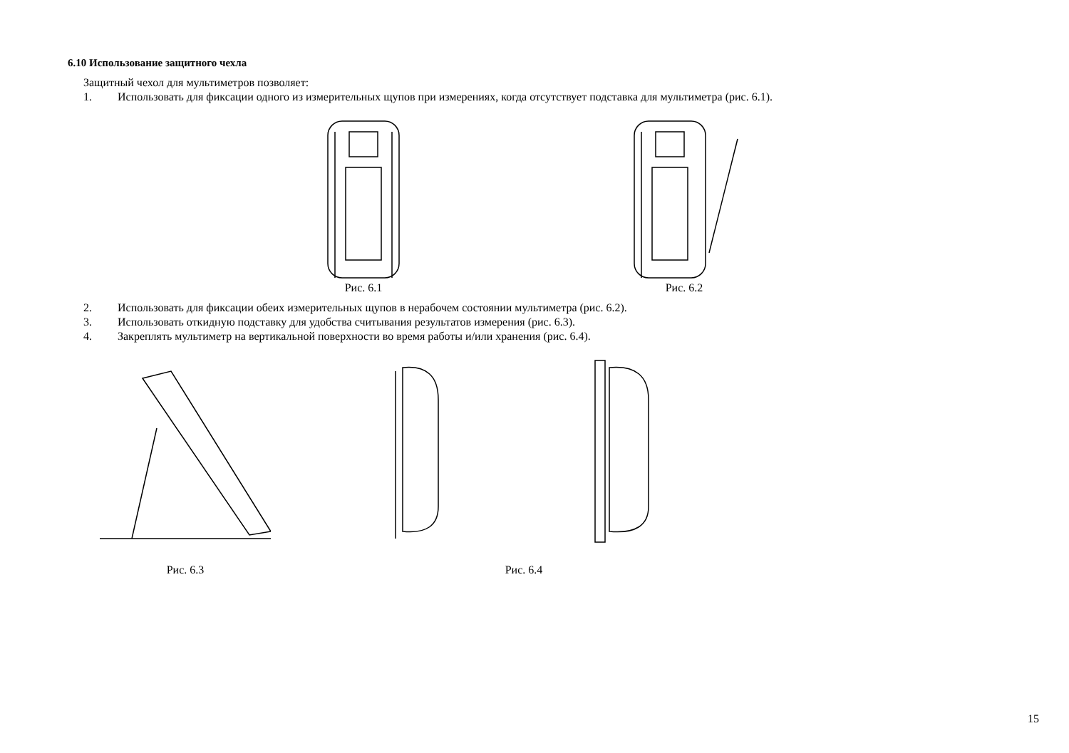6.10 Использование защитного чехла
Защитный чехол для мультиметров позволяет:
1. Использовать для фиксации одного из измерительных щупов при измерениях, когда отсутствует подставка для мультиметра (рис. 6.1).
Рис. 6.1 Рис. 6.2
2. Использовать для фиксации обеих измерительных щупов в нерабочем состоянии мультиметра (рис. 6.2).
3. Использовать откидную подставку для удобства считывания результатов измерения (рис. 6.3).
4. Закреплять мультиметр на вертикальной поверхности во время работы и/или хранения (рис. 6.4).
Рис. 6.3 Рис. 6.4
15